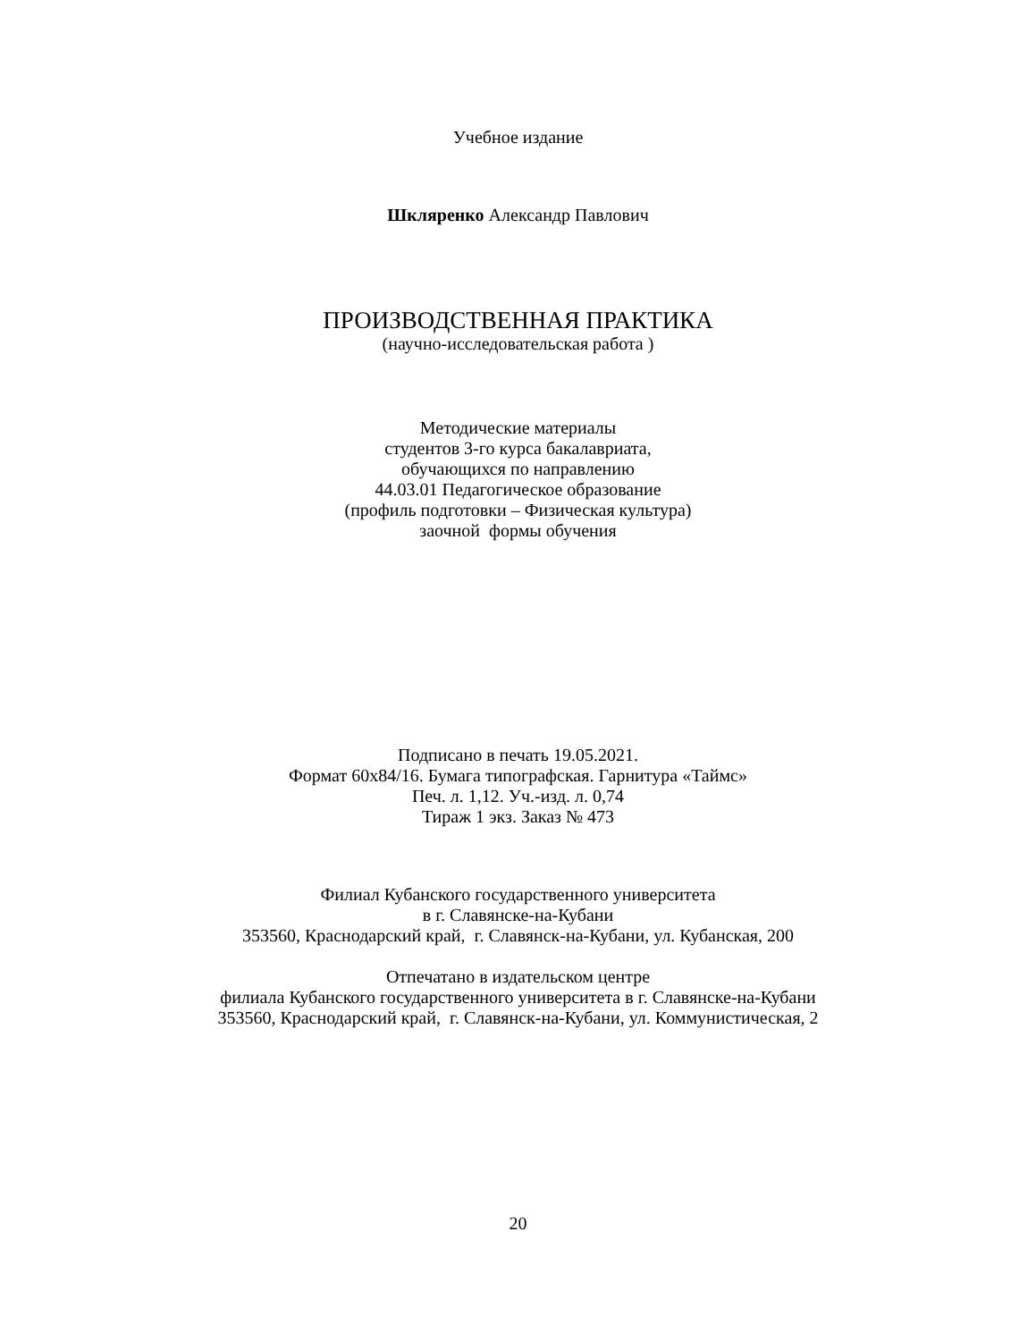Учебное издание
Шкляренко Александр Павлович
ПРОИЗВОДСТВЕННАЯ ПРАКТИКА
(научно-исследовательская работа )
Методические материалы
студентов 3-го курса бакалавриата,
обучающихся по направлению
44.03.01 Педагогическое образование
(профиль подготовки – Физическая культура)
заочной формы обучения
Подписано в печать 19.05.2021.
Формат 60х84/16. Бумага типографская. Гарнитура «Таймс»
Печ. л. 1,12. Уч.-изд. л. 0,74
Тираж 1 экз. Заказ № 473
Филиал Кубанского государственного университета
в г. Славянске-на-Кубани
353560, Краснодарский край, г. Славянск-на-Кубани, ул. Кубанская, 200
Отпечатано в издательском центре
филиала Кубанского государственного университета в г. Славянске-на-Кубани
353560, Краснодарский край, г. Славянск-на-Кубани, ул. Коммунистическая, 2
20